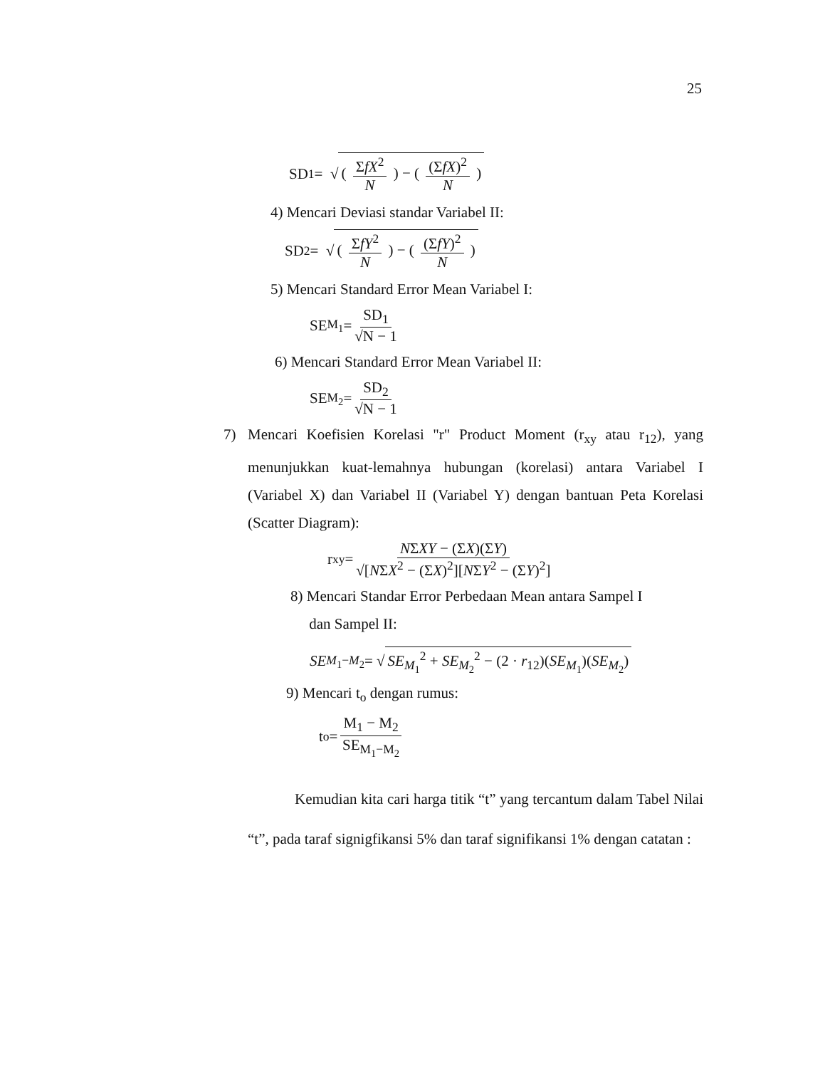25
SD<sub>1</sub> = √ ( ΣfX<sup>2</sup> N ) − ( (ΣfX)<sup>2</sup> N )
4) Mencari Deviasi standar Variabel II:
SD<sub>2</sub> = √ ( ΣfY<sup>2</sup> N ) − ( (ΣfY)<sup>2</sup> N )
5) Mencari Standard Error Mean Variabel I:
SE<sub>M<sub>1</sub></sub> = SD<sub>1</sub> √N − 1
6) Mencari Standard Error Mean Variabel II:
SE<sub>M<sub>2</sub></sub> = SD<sub>2</sub> √N − 1
7) Mencari Koefisien Korelasi "r" Product Moment (r<sub>xy</sub> atau r<sub>12</sub>), yang menunjukkan kuat-lemahnya hubungan (korelasi) antara Variabel I (Variabel X) dan Variabel II (Variabel Y) dengan bantuan Peta Korelasi (Scatter Diagram):
r<sub>xy</sub> = NΣXY − (ΣX)(ΣY) √[NΣX<sup>2</sup> − (ΣX)<sup>2</sup>][NΣY<sup>2</sup> − (ΣY)<sup>2</sup>]
8) Mencari Standar Error Perbedaan Mean antara Sampel I
dan Sampel II:
SE<sub>M<sub>1</sub>−M<sub>2</sub></sub> = √ SE<sub>M<sub>1</sub></sub><sup>2</sup> + SE<sub>M<sub>2</sub></sub><sup>2</sup> − (2 · r<sub>12</sub>)(SE<sub>M<sub>1</sub></sub>)(SE<sub>M<sub>2</sub></sub>)
9) Mencari t<sub>o</sub> dengan rumus:
t<sub>o</sub> = M<sub>1</sub> − M<sub>2</sub> SE<sub>M<sub>1</sub>−M<sub>2</sub></sub>
Kemudian kita cari harga titik “t” yang tercantum dalam Tabel Nilai “t”, pada taraf signigfikansi 5% dan taraf signifikansi 1% dengan catatan :